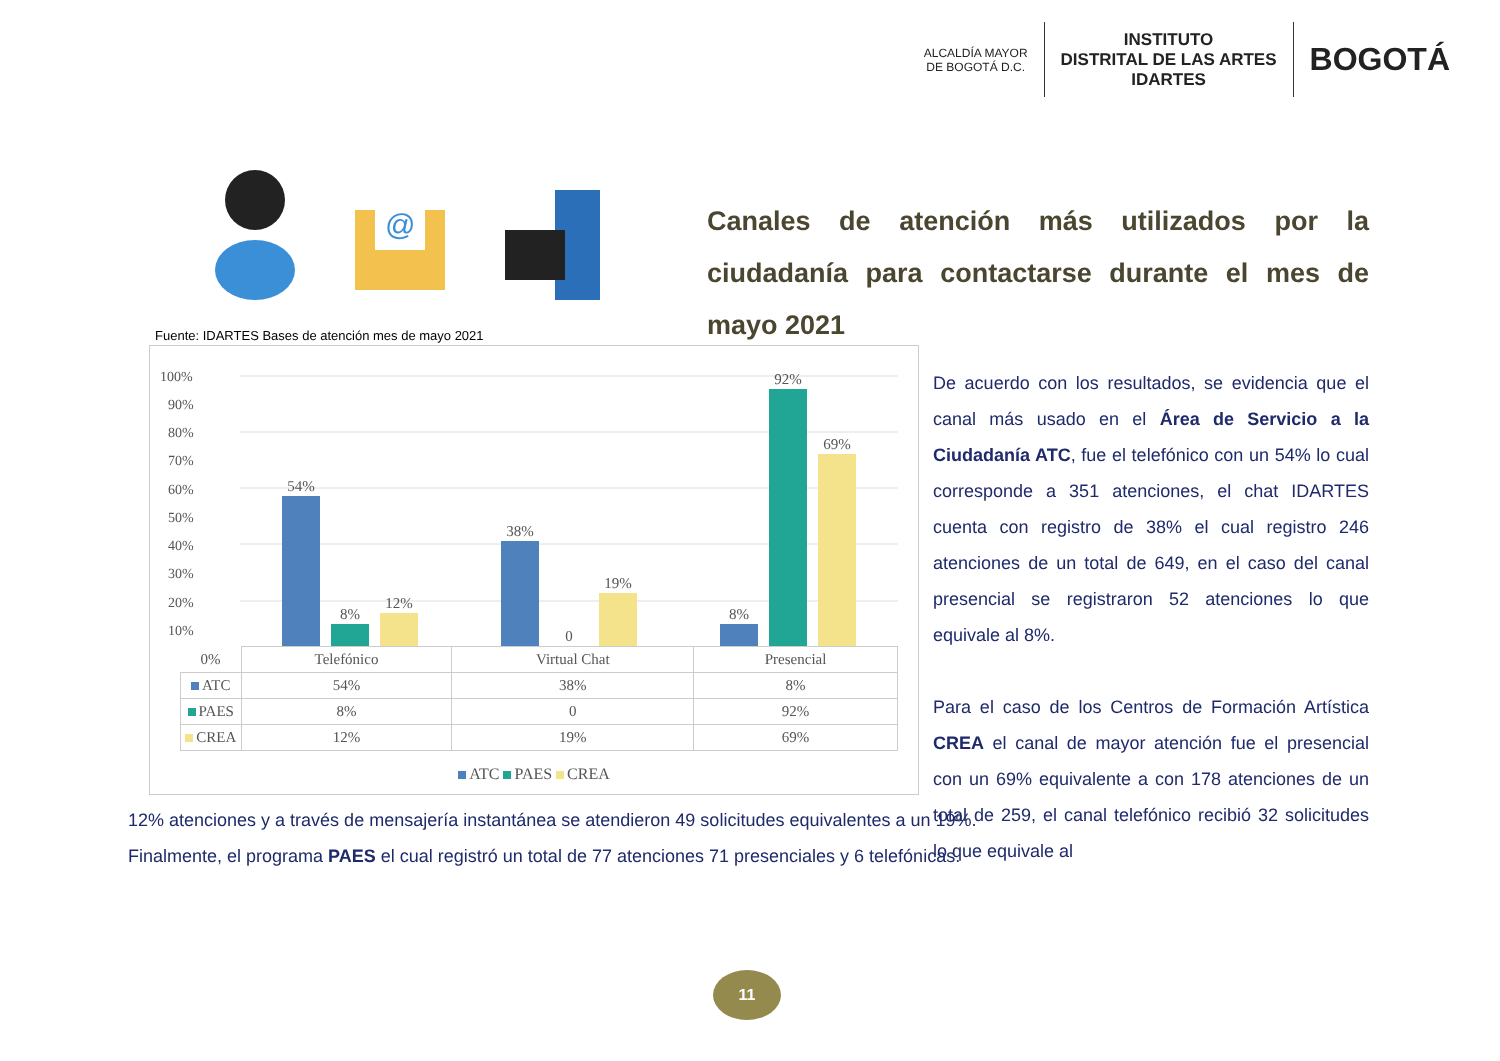ALCALDÍA MAYOR
DE BOGOTÁ D.C.
INSTITUTO
DISTRITAL DE LAS ARTES
IDARTES
BOGOTÁ
@
Canales de atención más utilizados por la ciudadanía para contactarse durante el mes de mayo 2021
Fuente: IDARTES Bases de atención mes de mayo 2021
100%
90%
80%
70%
60%
50%
40%
30%
20%
10%
54%
8%
12%
38%
0
19%
8%
92%
69%
| 0% | Telefónico | Virtual Chat | Presencial |
| ATC | 54% | 38% | 8% |
| PAES | 8% | 0 | 92% |
| CREA | 12% | 19% | 69% |
ATC PAES CREA
De acuerdo con los resultados, se evidencia que el canal más usado en el Área de Servicio a la Ciudadanía ATC, fue el telefónico con un 54% lo cual corresponde a 351 atenciones, el chat IDARTES cuenta con registro de 38% el cual registro 246 atenciones de un total de 649, en el caso del canal presencial se registraron 52 atenciones lo que equivale al 8%.
Para el caso de los Centros de Formación Artística CREA el canal de mayor atención fue el presencial con un 69% equivalente a con 178 atenciones de un total de 259, el canal telefónico recibió 32 solicitudes lo que equivale al
12% atenciones y a través de mensajería instantánea se atendieron 49 solicitudes equivalentes a un 19%.
Finalmente, el programa PAES el cual registró un total de 77 atenciones 71 presenciales y 6 telefónicas.
11